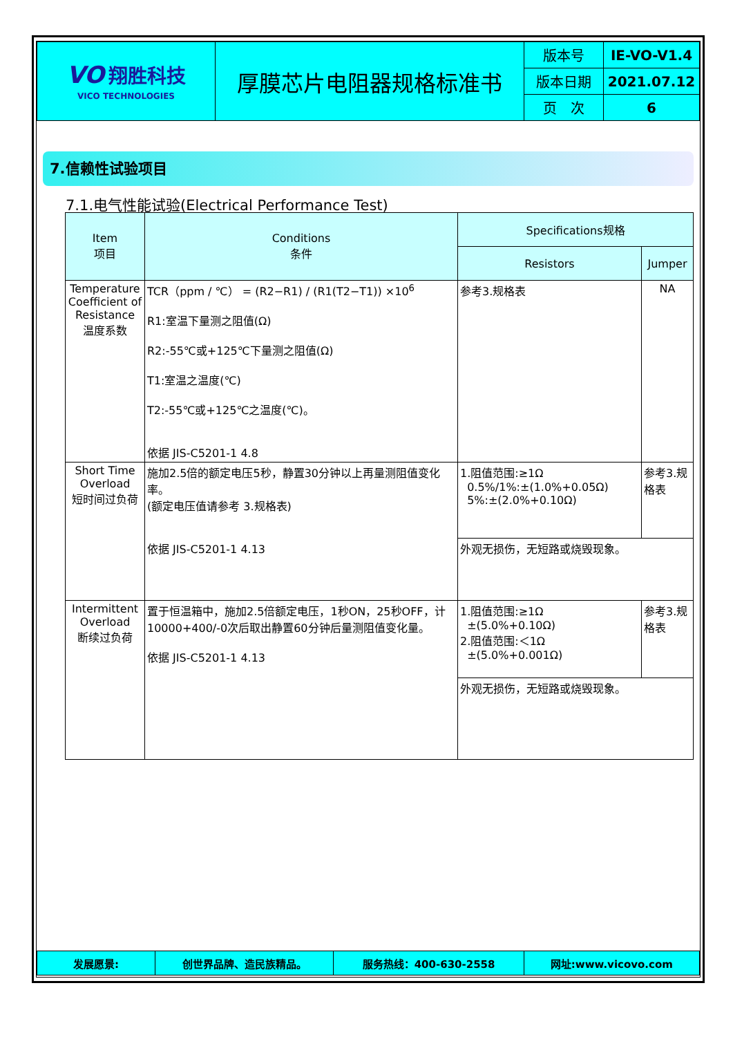| VO 翔胜科技 VICO TECHNOLOGIES | 厚膜芯片电阻器规格标准书 | 版本号 | IE-VO-V1.4 |
| | | 版本日期 | 2021.07.12 |
| | | 页 次 | 6 |
7.信赖性试验项目
7.1.电气性能试验(Electrical Performance Test)
| Item 项目 | Conditions 条件 | Specifications规格 | |
| --- | --- | --- | --- |
| | | Resistors | Jumper |
| Temperature Coefficient of Resistance 温度系数 | TCR（ppm / ℃） = (R2−R1) / (R1(T2−T1)) ×10<sup>6</sup> R1:室温下量测之阻值(Ω) R2:-55℃或+125℃下量测之阻值(Ω) T1:室温之温度(℃) T2:-55℃或+125℃之温度(℃)。 依据 JIS-C5201-1 4.8 | 参考3.规格表 | NA |
| Short Time Overload 短时间过负荷 | 施加2.5倍的额定电压5秒，静置30分钟以上再量测阻值变化率。 (额定电压值请参考 3.规格表) 依据 JIS-C5201-1 4.13 | 1.阻值范围:≥1Ω 0.5%/1%:±(1.0%+0.05Ω) 5%:±(2.0%+0.10Ω) | 参考3.规格表 |
| | | 外观无损伤，无短路或烧毁现象。 | |
| Intermittent Overload 断续过负荷 | 置于恒温箱中，施加2.5倍额定电压，1秒ON，25秒OFF，计10000+400/-0次后取出静置60分钟后量测阻值变化量。 依据 JIS-C5201-1 4.13 | 1.阻值范围:≥1Ω ±(5.0%+0.10Ω) 2.阻值范围:＜1Ω ±(5.0%+0.001Ω) | 参考3.规格表 |
| | | 外观无损伤，无短路或烧毁现象。 | |
| 发展愿景: | 创世界品牌、造民族精品。 | 服务热线：400-630-2558 | 网址:www.vicovo.com |